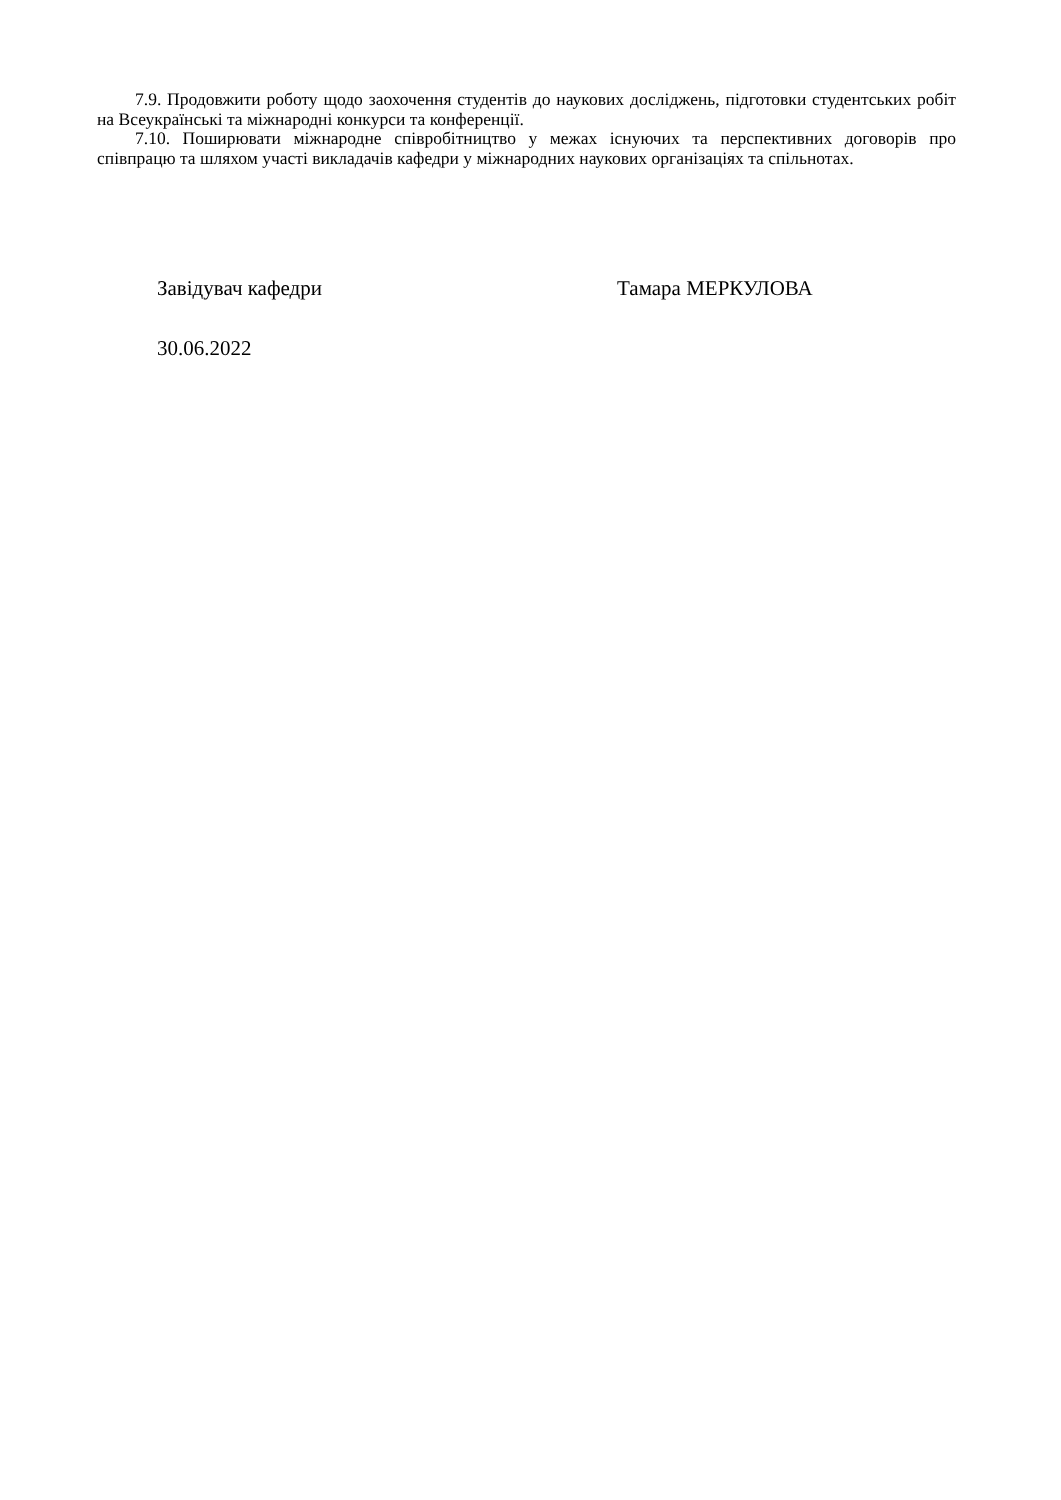7.9. Продовжити роботу щодо заохочення студентів до наукових досліджень, підготовки студентських робіт на Всеукраїнські та міжнародні конкурси та конференції.
7.10. Поширювати міжнародне співробітництво у межах існуючих та перспективних договорів про співпрацю та шляхом участі викладачів кафедри у міжнародних наукових організаціях та спільнотах.
Завідувач кафедри Тамара МЕРКУЛОВА
30.06.2022